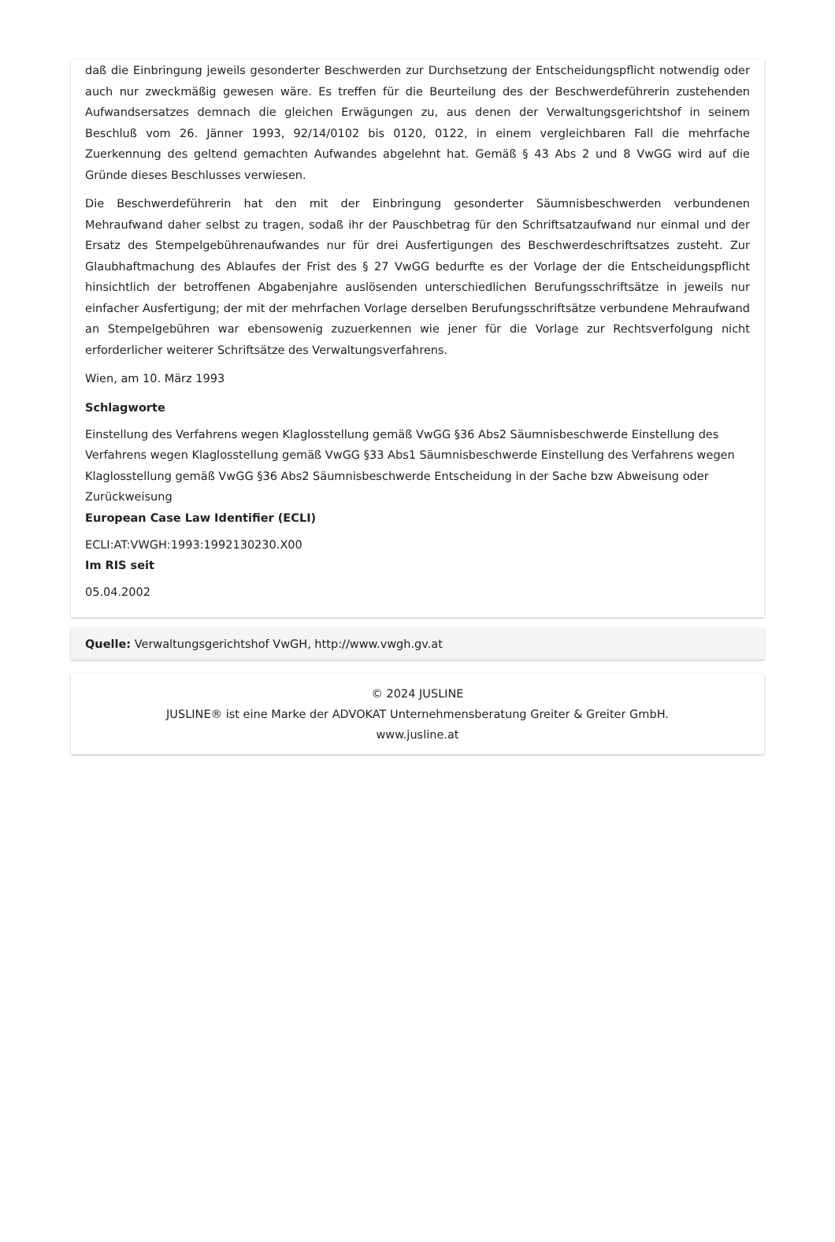daß die Einbringung jeweils gesonderter Beschwerden zur Durchsetzung der Entscheidungspflicht notwendig oder auch nur zweckmäßig gewesen wäre. Es treffen für die Beurteilung des der Beschwerdeführerin zustehenden Aufwandsersatzes demnach die gleichen Erwägungen zu, aus denen der Verwaltungsgerichtshof in seinem Beschluß vom 26. Jänner 1993, 92/14/0102 bis 0120, 0122, in einem vergleichbaren Fall die mehrfache Zuerkennung des geltend gemachten Aufwandes abgelehnt hat. Gemäß § 43 Abs 2 und 8 VwGG wird auf die Gründe dieses Beschlusses verwiesen.
Die Beschwerdeführerin hat den mit der Einbringung gesonderter Säumnisbeschwerden verbundenen Mehraufwand daher selbst zu tragen, sodaß ihr der Pauschbetrag für den Schriftsatzaufwand nur einmal und der Ersatz des Stempelgebührenaufwandes nur für drei Ausfertigungen des Beschwerdeschriftsatzes zusteht. Zur Glaubhaftmachung des Ablaufes der Frist des § 27 VwGG bedurfte es der Vorlage der die Entscheidungspflicht hinsichtlich der betroffenen Abgabenjahre auslösenden unterschiedlichen Berufungsschriftsätze in jeweils nur einfacher Ausfertigung; der mit der mehrfachen Vorlage derselben Berufungsschriftsätze verbundene Mehraufwand an Stempelgebühren war ebensowenig zuzuerkennen wie jener für die Vorlage zur Rechtsverfolgung nicht erforderlicher weiterer Schriftsätze des Verwaltungsverfahrens.
Wien, am 10. März 1993
Schlagworte
Einstellung des Verfahrens wegen Klaglosstellung gemäß VwGG §36 Abs2 Säumnisbeschwerde Einstellung des Verfahrens wegen Klaglosstellung gemäß VwGG §33 Abs1 Säumnisbeschwerde Einstellung des Verfahrens wegen Klaglosstellung gemäß VwGG §36 Abs2 Säumnisbeschwerde Entscheidung in der Sache bzw Abweisung oder Zurückweisung
European Case Law Identifier (ECLI)
ECLI:AT:VWGH:1993:1992130230.X00
Im RIS seit
05.04.2002
Quelle: Verwaltungsgerichtshof VwGH, http://www.vwgh.gv.at
© 2024 JUSLINE
JUSLINE® ist eine Marke der ADVOKAT Unternehmensberatung Greiter & Greiter GmbH.
www.jusline.at